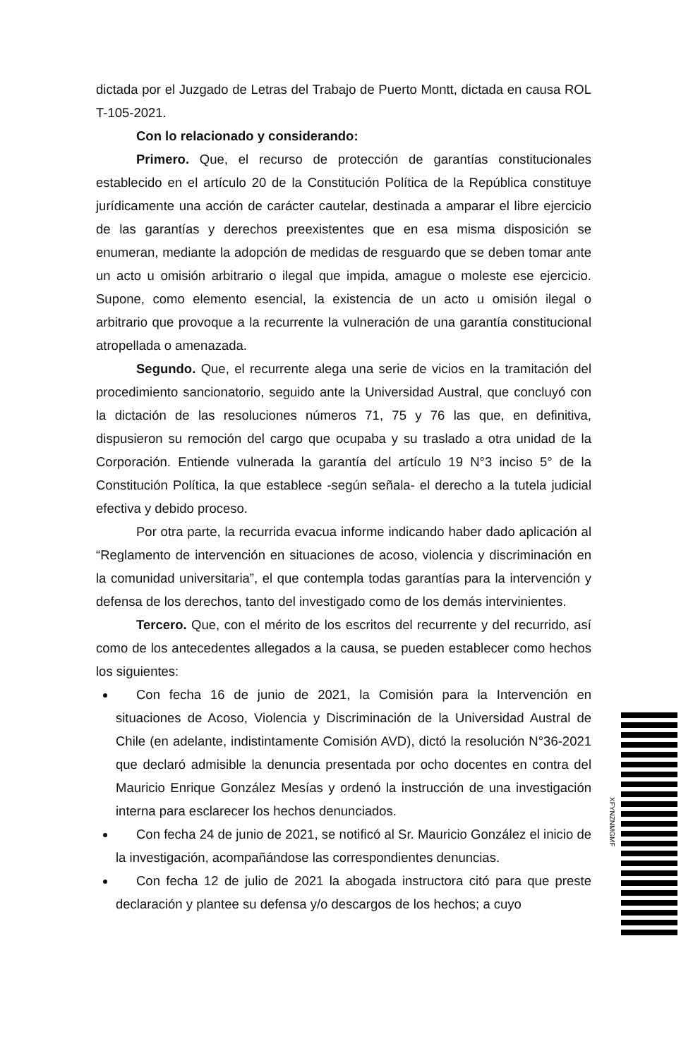dictada por el Juzgado de Letras del Trabajo de Puerto Montt, dictada en causa ROL T-105-2021.
Con lo relacionado y considerando:
Primero. Que, el recurso de protección de garantías constitucionales establecido en el artículo 20 de la Constitución Política de la República constituye jurídicamente una acción de carácter cautelar, destinada a amparar el libre ejercicio de las garantías y derechos preexistentes que en esa misma disposición se enumeran, mediante la adopción de medidas de resguardo que se deben tomar ante un acto u omisión arbitrario o ilegal que impida, amague o moleste ese ejercicio. Supone, como elemento esencial, la existencia de un acto u omisión ilegal o arbitrario que provoque a la recurrente la vulneración de una garantía constitucional atropellada o amenazada.
Segundo. Que, el recurrente alega una serie de vicios en la tramitación del procedimiento sancionatorio, seguido ante la Universidad Austral, que concluyó con la dictación de las resoluciones números 71, 75 y 76 las que, en definitiva, dispusieron su remoción del cargo que ocupaba y su traslado a otra unidad de la Corporación. Entiende vulnerada la garantía del artículo 19 N°3 inciso 5° de la Constitución Política, la que establece -según señala- el derecho a la tutela judicial efectiva y debido proceso.
Por otra parte, la recurrida evacua informe indicando haber dado aplicación al “Reglamento de intervención en situaciones de acoso, violencia y discriminación en la comunidad universitaria”, el que contempla todas garantías para la intervención y defensa de los derechos, tanto del investigado como de los demás intervinientes.
Tercero. Que, con el mérito de los escritos del recurrente y del recurrido, así como de los antecedentes allegados a la causa, se pueden establecer como hechos los siguientes:
Con fecha 16 de junio de 2021, la Comisión para la Intervención en situaciones de Acoso, Violencia y Discriminación de la Universidad Austral de Chile (en adelante, indistintamente Comisión AVD), dictó la resolución N°36-2021 que declaró admisible la denuncia presentada por ocho docentes en contra del Mauricio Enrique González Mesías y ordenó la instrucción de una investigación interna para esclarecer los hechos denunciados.
Con fecha 24 de junio de 2021, se notificó al Sr. Mauricio González el inicio de la investigación, acompañándose las correspondientes denuncias.
Con fecha 12 de julio de 2021 la abogada instructora citó para que preste declaración y plantee su defensa y/o descargos de los hechos; a cuyo
XFYNZNMGMF